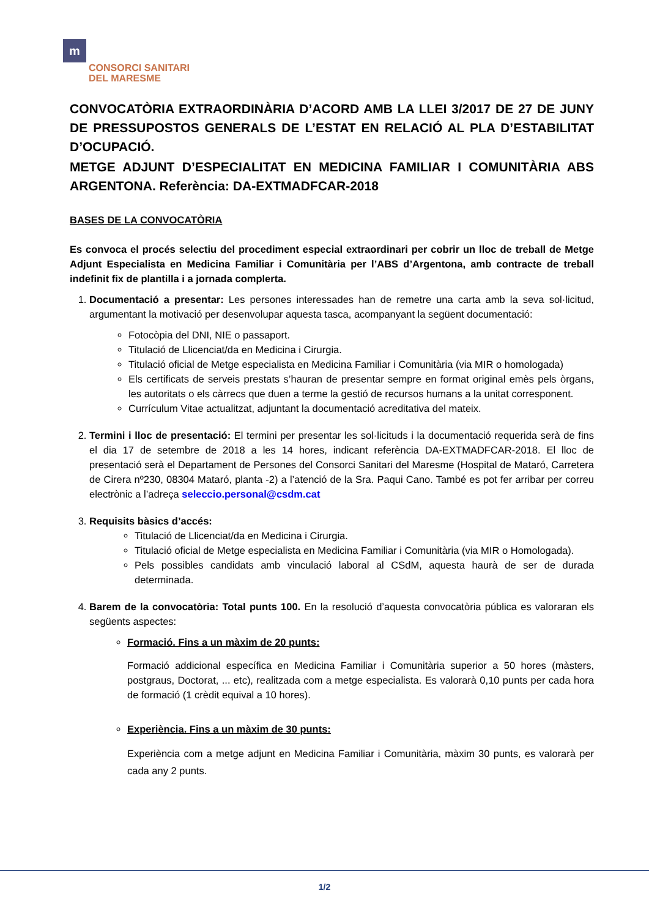m
CONSORCI SANITARI
DEL MARESME
CONVOCATÒRIA EXTRAORDINÀRIA D’ACORD AMB LA LLEI 3/2017 DE 27 DE JUNY DE PRESSUPOSTOS GENERALS DE L’ESTAT EN RELACIÓ AL PLA D’ESTABILITAT D’OCUPACIÓ.
METGE ADJUNT D’ESPECIALITAT EN MEDICINA FAMILIAR I COMUNITÀRIA ABS ARGENTONA. Referència: DA-EXTMADFCAR-2018
BASES DE LA CONVOCATÒRIA
Es convoca el procés selectiu del procediment especial extraordinari per cobrir un lloc de treball de Metge Adjunt Especialista en Medicina Familiar i Comunitària per l’ABS d’Argentona, amb contracte de treball indefinit fix de plantilla i a jornada complerta.
1. Documentació a presentar: Les persones interessades han de remetre una carta amb la seva sol·licitud, argumentant la motivació per desenvolupar aquesta tasca, acompanyant la següent documentació:
Fotocòpia del DNI, NIE o passaport.
Titulació de Llicenciat/da en Medicina i Cirurgia.
Titulació oficial de Metge especialista en Medicina Familiar i Comunitària (via MIR o homologada)
Els certificats de serveis prestats s’hauran de presentar sempre en format original emès pels òrgans, les autoritats o els càrrecs que duen a terme la gestió de recursos humans a la unitat corresponent.
Currículum Vitae actualitzat, adjuntant la documentació acreditativa del mateix.
2. Termini i lloc de presentació: El termini per presentar les sol·licituds i la documentació requerida serà de fins el dia 17 de setembre de 2018 a les 14 hores, indicant referència DA-EXTMADFCAR-2018. El lloc de presentació serà el Departament de Persones del Consorci Sanitari del Maresme (Hospital de Mataró, Carretera de Cirera nº230, 08304 Mataró, planta -2) a l’atenció de la Sra. Paqui Cano. També es pot fer arribar per correu electrònic a l’adreça seleccio.personal@csdm.cat
3. Requisits bàsics d’accés:
Titulació de Llicenciat/da en Medicina i Cirurgia.
Titulació oficial de Metge especialista en Medicina Familiar i Comunitària (via MIR o Homologada).
Pels possibles candidats amb vinculació laboral al CSdM, aquesta haurà de ser de durada determinada.
4. Barem de la convocatòria: Total punts 100. En la resolució d’aquesta convocatòria pública es valoraran els següents aspectes:
Formació. Fins a un màxim de 20 punts:
Formació addicional específica en Medicina Familiar i Comunitària superior a 50 hores (màsters, postgraus, Doctorat, ... etc), realitzada com a metge especialista. Es valorarà 0,10 punts per cada hora de formació (1 crèdit equival a 10 hores).
Experiència. Fins a un màxim de 30 punts:
Experiència com a metge adjunt en Medicina Familiar i Comunitària, màxim 30 punts, es valorarà per cada any 2 punts.
1/2